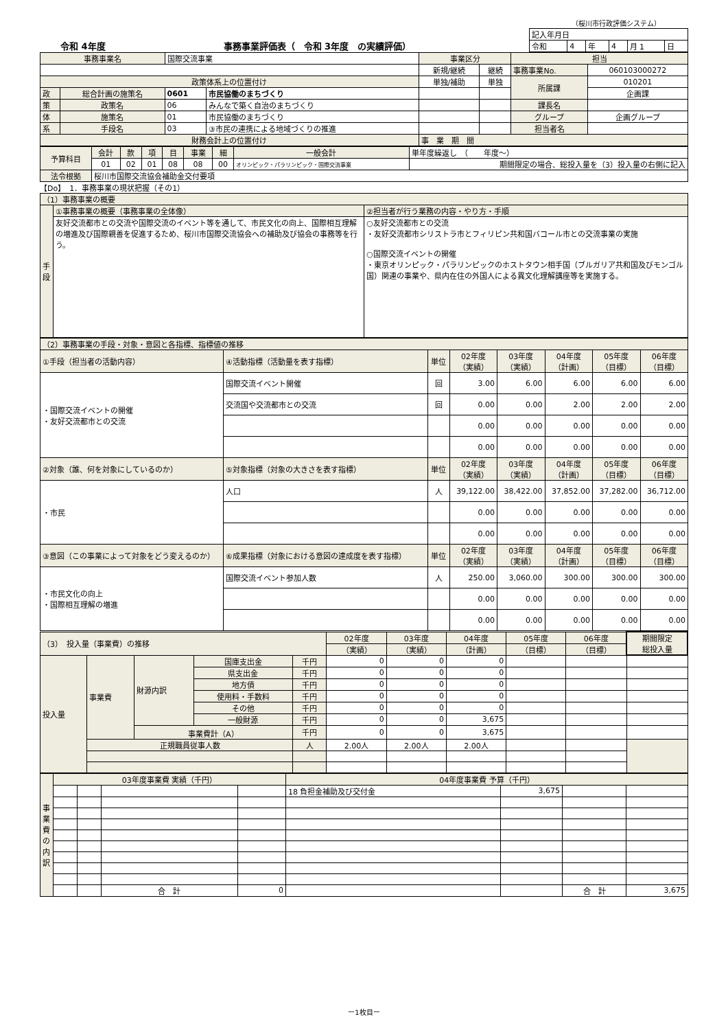（桜川市行政評価システム）
令和 4年度 事務事業評価表（　令和 3年度　の実績評価）
| 記入年月日 | | | | | |
| 令和 | 4 | 年 | 4 | 月 1 | 日 |
| 事務事業名 | | 国際交流事業 | | 事業区分 | | 担当 | |
| | | | | 新規/継続 | 継続 | 事務事業No. | 060103000272 |
| 政策体系上の位置付け | | | | 単独/補助 | 単独 | 所属課 | 010201 |
| 政 | 総合計画の施策名 | 0601 | 市民協働のまちづくり | | | | 企画課 |
| 策 | 政策名 | 06 | みんなで築く自治のまちづくり | | | 課長名 | |
| 体 | 施策名 | 01 | 市民協働のまちづくり | | | グループ | 企画グループ |
| 系 | 手段名 | 03 | ③市民の連携による地域づくりの推進 | | | 担当者名 | |
| 財務会計上の位置付け | | | | 事 業 期 間 | | | |
| 予算科目 | 会計 | 款 | 項 | 目 | 事業 | 細 | 一般会計 | 単年度繰返し （ 年度～） |
| | 01 | 02 | 01 | 08 | 08 | 00 | オリンピック・パラリンピック・国際交流事業 | 期間限定の場合、総投入量を（3）投入量の右側に記入 |
| 法令根拠 | 桜川市国際交流協会補助金交付要項 | | | | | | | |
【Do】　1．事務事業の現状把握（その1）
| （1）事務事業の概要 | | |
| 手段 | ①事務事業の概要（事務事業の全体像） | ②担当者が行う業務の内容・やり方・手順 |
| | 友好交流都市との交流や国際交流のイベント等を通して、市民文化の向上、国際相互理解の増進及び国際親善を促進するため、桜川市国際交流協会への補助及び協会の事務等を行う。 | ○友好交流都市との交流 ・友好交流都市シリストラ市とフィリピン共和国バコール市との交流事業の実施 ○国際交流イベントの開催 ・東京オリンピック・パラリンピックのホストタウン相手国（ブルガリア共和国及びモンゴル国）関連の事業や、県内在住の外国人による異文化理解講座等を実施する。 |
| （2）事務事業の手段・対象・意図と各指標、指標値の推移 | | | | | | | |
| ①手段（担当者の活動内容） | ④活動指標（活動量を表す指標） | 単位 | 02年度 （実績） | 03年度 （実績） | 04年度 （計画） | 05年度 （目標） | 06年度 （目標） |
| ・国際交流イベントの開催 ・友好交流都市との交流 | 国際交流イベント開催 | 回 | 3.00 | 6.00 | 6.00 | 6.00 | 6.00 |
| | 交流国や交流都市との交流 | 回 | 0.00 | 0.00 | 2.00 | 2.00 | 2.00 |
| | | | 0.00 | 0.00 | 0.00 | 0.00 | 0.00 |
| | | | 0.00 | 0.00 | 0.00 | 0.00 | 0.00 |
| ②対象（誰、何を対象にしているのか） | ⑤対象指標（対象の大きさを表す指標） | 単位 | 02年度 （実績） | 03年度 （実績） | 04年度 （計画） | 05年度 （目標） | 06年度 （目標） |
| ・市民 | 人口 | 人 | 39,122.00 | 38,422.00 | 37,852.00 | 37,282.00 | 36,712.00 |
| | | | 0.00 | 0.00 | 0.00 | 0.00 | 0.00 |
| | | | 0.00 | 0.00 | 0.00 | 0.00 | 0.00 |
| ③意図（この事業によって対象をどう変えるのか） | ⑥成果指標（対象における意図の達成度を表す指標） | 単位 | 02年度 （実績） | 03年度 （実績） | 04年度 （計画） | 05年度 （目標） | 06年度 （目標） |
| ・市民文化の向上 ・国際相互理解の増進 | 国際交流イベント参加人数 | 人 | 250.00 | 3,060.00 | 300.00 | 300.00 | 300.00 |
| | | | 0.00 | 0.00 | 0.00 | 0.00 | 0.00 |
| | | | 0.00 | 0.00 | 0.00 | 0.00 | 0.00 |
| （3） 投入量（事業費）の推移 | | | | | 02年度 | 03年度 | 04年度 | 05年度 | 06年度 | 期間限定 総投入量 |
| | | | | | （実績） | （実績） | （計画） | （目標） | （目標） | |
| 投入量 | 事業費 | 財源内訳 | 国庫支出金 | 千円 | 0 | 0 | 0 | | | |
| | | | 県支出金 | 千円 | 0 | 0 | 0 | | | |
| | | | 地方債 | 千円 | 0 | 0 | 0 | | | |
| | | | 使用料・手数料 | 千円 | 0 | 0 | 0 | | | |
| | | | その他 | 千円 | 0 | 0 | 0 | | | |
| | | | 一般財源 | 千円 | 0 | 0 | 3,675 | | | |
| | | 事業費計（A） | | 千円 | 0 | 0 | 3,675 | | | |
| | 正規職員従事人数 | | | 人 | 2.00人 | 2.00人 | 2.00人 | | | |
| 事業費の内訳 | 03年度事業費 実績（千円） | | | | 04年度事業費 予算（千円） | | | |
| | | | | | 18 負担金補助及び交付金 | 3,675 | | |
| | | | 合 計 | 0 | | | 合 計 | 3,675 |
ー1枚目ー